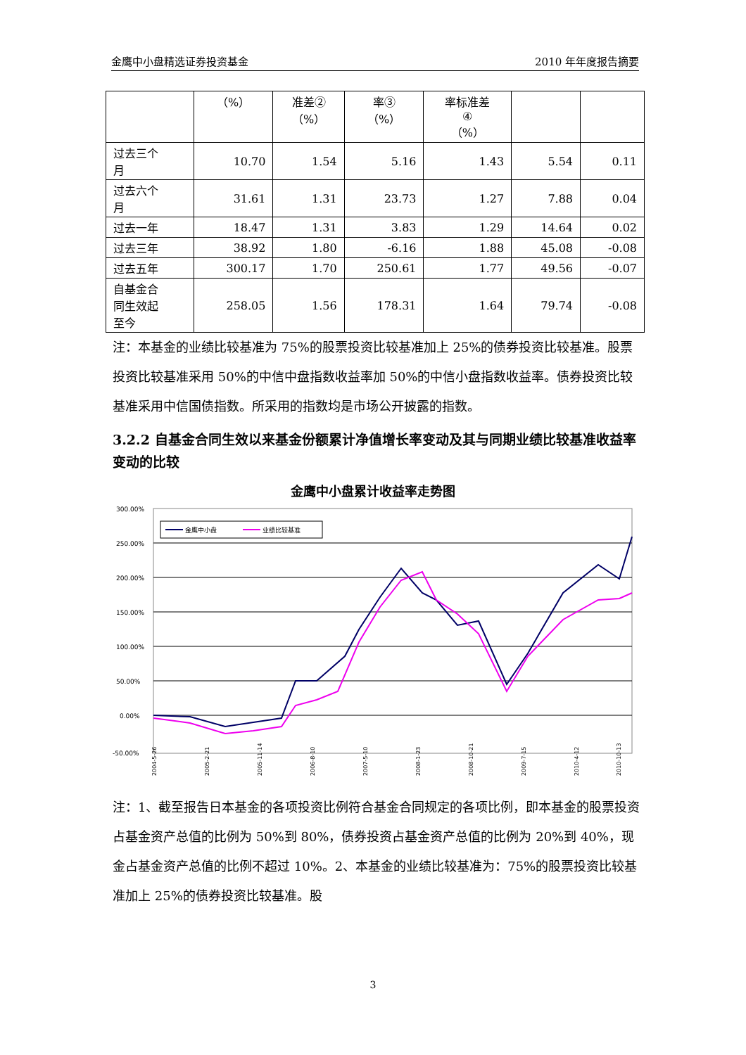金鹰中小盘精选证券投资基金 2010 年年度报告摘要
| | （%） | 准差② （%） | 率③ （%） | 率标准差 ④ （%） | | |
| 过去三个 月 | 10.70 | 1.54 | 5.16 | 1.43 | 5.54 | 0.11 |
| 过去六个 月 | 31.61 | 1.31 | 23.73 | 1.27 | 7.88 | 0.04 |
| 过去一年 | 18.47 | 1.31 | 3.83 | 1.29 | 14.64 | 0.02 |
| 过去三年 | 38.92 | 1.80 | -6.16 | 1.88 | 45.08 | -0.08 |
| 过去五年 | 300.17 | 1.70 | 250.61 | 1.77 | 49.56 | -0.07 |
| 自基金合 同生效起 至今 | 258.05 | 1.56 | 178.31 | 1.64 | 79.74 | -0.08 |
注：本基金的业绩比较基准为 75%的股票投资比较基准加上 25%的债券投资比较基准。股票投资比较基准采用 50%的中信中盘指数收益率加 50%的中信小盘指数收益率。债券投资比较基准采用中信国债指数。所采用的指数均是市场公开披露的指数。
3.2.2 自基金合同生效以来基金份额累计净值增长率变动及其与同期业绩比较基准收益率变动的比较
金鹰中小盘累计收益率走势图
300.00%
250.00%
200.00%
150.00%
100.00%
50.00%
0.00%
-50.00%
金鹰中小盘
业绩比较基准
2004-5-26
2005-2-21
2005-11-14
2006-8-10
2007-5-10
2008-1-23
2008-10-21
2009-7-15
2010-4-12
2010-10-13
注：1、截至报告日本基金的各项投资比例符合基金合同规定的各项比例，即本基金的股票投资占基金资产总值的比例为 50%到 80%，债券投资占基金资产总值的比例为 20%到 40%，现金占基金资产总值的比例不超过 10%。2、本基金的业绩比较基准为：75%的股票投资比较基准加上 25%的债券投资比较基准。股
3